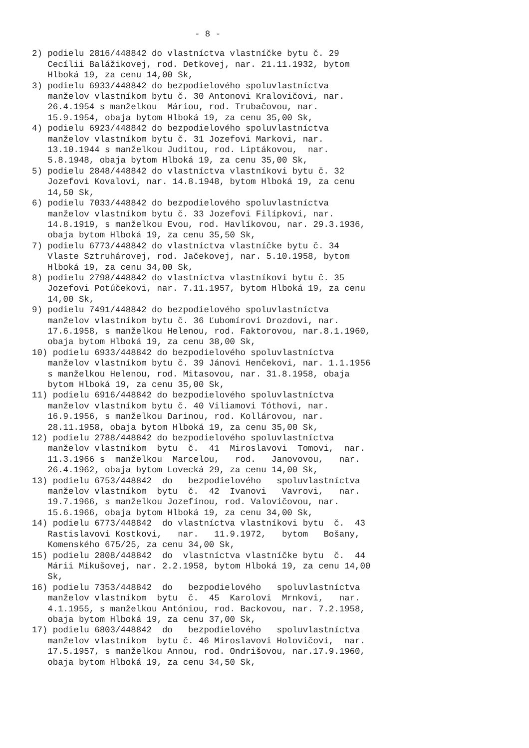- 8 -
2) podielu 2816/448842 do vlastníctva vlastníčke bytu č. 29 Cecílii Balážikovej, rod. Detkovej, nar. 21.11.1932, bytom Hlboká 19, za cenu 14,00 Sk, 3) podielu 6933/448842 do bezpodielového spoluvlastníctva manželov vlastníkom bytu č. 30 Antonovi Kralovičovi, nar. 26.4.1954 s manželkou Máriou, rod. Trubačovou, nar. 15.9.1954, obaja bytom Hlboká 19, za cenu 35,00 Sk, 4) podielu 6923/448842 do bezpodielového spoluvlastníctva manželov vlastníkom bytu č. 31 Jozefovi Markovi, nar. 13.10.1944 s manželkou Juditou, rod. Liptákovou, nar. 5.8.1948, obaja bytom Hlboká 19, za cenu 35,00 Sk, 5) podielu 2848/448842 do vlastníctva vlastníkovi bytu č. 32 Jozefovi Kovalovi, nar. 14.8.1948, bytom Hlboká 19, za cenu 14,50 Sk, 6) podielu 7033/448842 do bezpodielového spoluvlastníctva manželov vlastníkom bytu č. 33 Jozefovi Filípkovi, nar. 14.8.1919, s manželkou Evou, rod. Havlíkovou, nar. 29.3.1936, obaja bytom Hlboká 19, za cenu 35,50 Sk, 7) podielu 6773/448842 do vlastníctva vlastníčke bytu č. 34 Vlaste Sztruhárovej, rod. Jačekovej, nar. 5.10.1958, bytom Hlboká 19, za cenu 34,00 Sk, 8) podielu 2798/448842 do vlastníctva vlastníkovi bytu č. 35 Jozefovi Potúčekovi, nar. 7.11.1957, bytom Hlboká 19, za cenu 14,00 Sk, 9) podielu 7491/448842 do bezpodielového spoluvlastníctva manželov vlastníkom bytu č. 36 Ľubomírovi Drozdovi, nar. 17.6.1958, s manželkou Helenou, rod. Faktorovou, nar.8.1.1960, obaja bytom Hlboká 19, za cenu 38,00 Sk, 10) podielu 6933/448842 do bezpodielového spoluvlastníctva manželov vlastníkom bytu č. 39 Jánovi Henčekovi, nar. 1.1.1956 s manželkou Helenou, rod. Mitasovou, nar. 31.8.1958, obaja bytom Hlboká 19, za cenu 35,00 Sk, 11) podielu 6916/448842 do bezpodielového spoluvlastníctva manželov vlastníkom bytu č. 40 Viliamovi Tóthovi, nar. 16.9.1956, s manželkou Darinou, rod. Kollárovou, nar. 28.11.1958, obaja bytom Hlboká 19, za cenu 35,00 Sk, 12) podielu 2788/448842 do bezpodielového spoluvlastníctva manželov vlastníkom bytu č. 41 Miroslavovi Tomovi, nar. 11.3.1966 s manželkou Marcelou, rod. Janovovou, nar. 26.4.1962, obaja bytom Lovecká 29, za cenu 14,00 Sk, 13) podielu 6753/448842 do bezpodielového spoluvlastníctva manželov vlastníkom bytu č. 42 Ivanovi Vavrovi, nar. 19.7.1966, s manželkou Jozefínou, rod. Valovičovou, nar. 15.6.1966, obaja bytom Hlboká 19, za cenu 34,00 Sk, 14) podielu 6773/448842 do vlastníctva vlastníkovi bytu č. 43 Rastislavovi Kostkovi, nar. 11.9.1972, bytom Bošany, Komenského 675/25, za cenu 34,00 Sk, 15) podielu 2808/448842 do vlastníctva vlastníčke bytu č. 44 Márii Mikušovej, nar. 2.2.1958, bytom Hlboká 19, za cenu 14,00 Sk, 16) podielu 7353/448842 do bezpodielového spoluvlastníctva manželov vlastníkom bytu č. 45 Karolovi Mrnkovi, nar. 4.1.1955, s manželkou Antóniou, rod. Backovou, nar. 7.2.1958, obaja bytom Hlboká 19, za cenu 37,00 Sk, 17) podielu 6803/448842 do bezpodielového spoluvlastníctva manželov vlastníkom bytu č. 46 Miroslavovi Holovičovi, nar. 17.5.1957, s manželkou Annou, rod. Ondrišovou, nar.17.9.1960, obaja bytom Hlboká 19, za cenu 34,50 Sk,